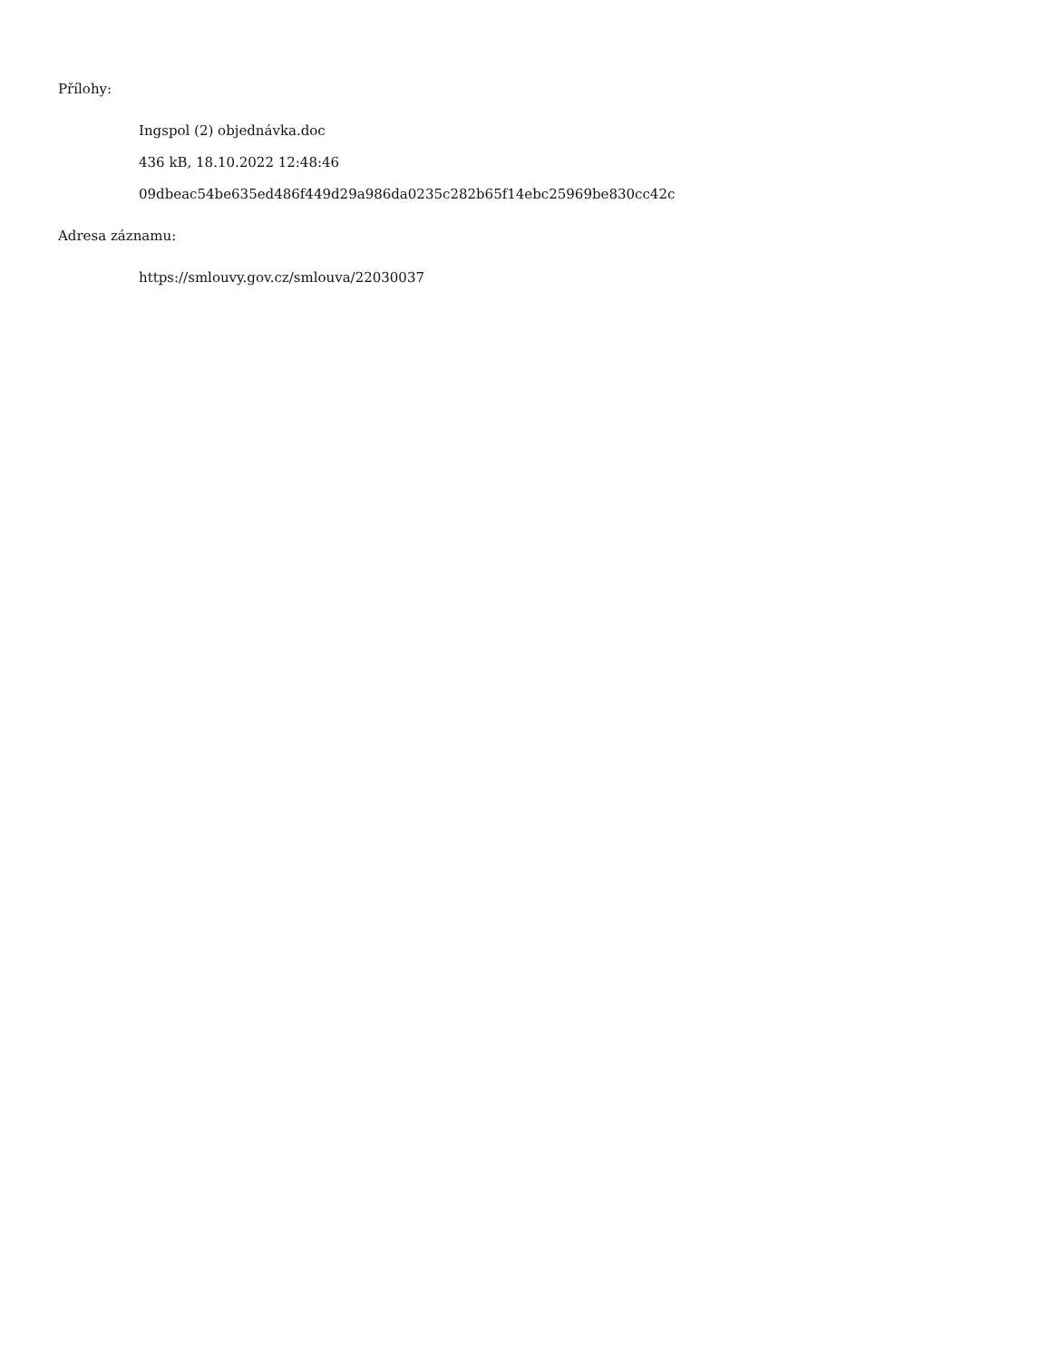Přílohy:
Ingspol (2) objednávka.doc
436 kB, 18.10.2022 12:48:46
09dbeac54be635ed486f449d29a986da0235c282b65f14ebc25969be830cc42c
Adresa záznamu:
https://smlouvy.gov.cz/smlouva/22030037